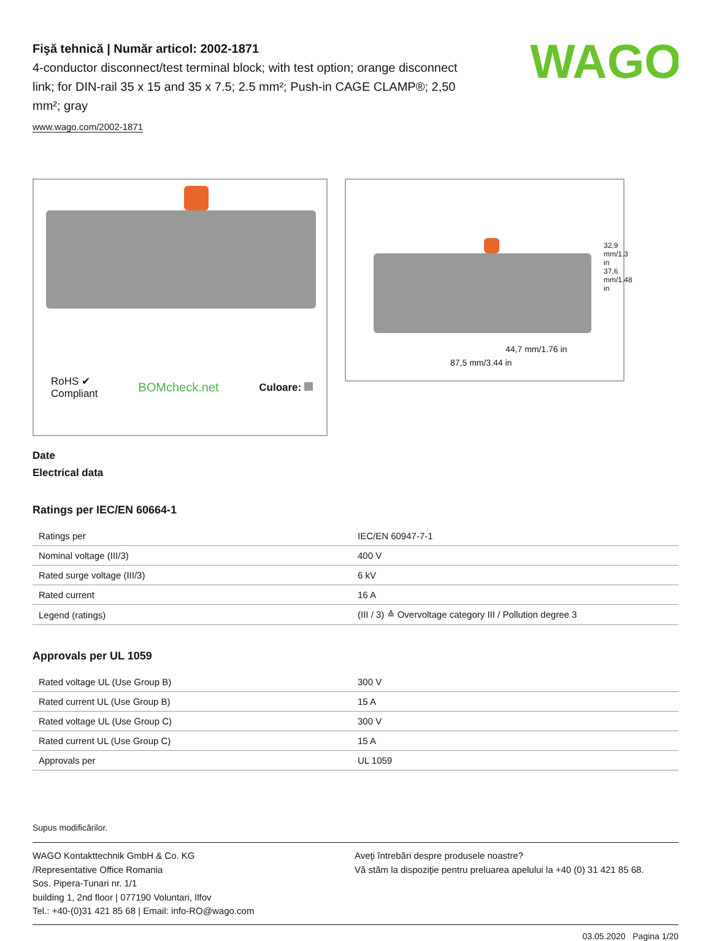WAGO
Fişă tehnică | Număr articol: 2002-1871
4-conductor disconnect/test terminal block; with test option; orange disconnect link; for DIN-rail 35 x 15 and 35 x 7.5; 2.5 mm²; Push-in CAGE CLAMP®; 2,50 mm²; gray
www.wago.com/2002-1871
RoHS ✔
Compliant BOMcheck.net Culoare:
44,7 mm/1.76 in
87,5 mm/3.44 in
32,9 mm/1.3 in 37,6 mm/1.48 in
Date
Electrical data
Ratings per IEC/EN 60664-1
| Ratings per | IEC/EN 60947-7-1 |
| Nominal voltage (III/3) | 400 V |
| Rated surge voltage (III/3) | 6 kV |
| Rated current | 16 A |
| Legend (ratings) | (III / 3) ≙ Overvoltage category III / Pollution degree 3 |
Approvals per UL 1059
| Rated voltage UL (Use Group B) | 300 V |
| Rated current UL (Use Group B) | 15 A |
| Rated voltage UL (Use Group C) | 300 V |
| Rated current UL (Use Group C) | 15 A |
| Approvals per | UL 1059 |
Supus modificărilor.
WAGO Kontakttechnik GmbH & Co. KG
/Representative Office Romania
Sos. Pipera-Tunari nr. 1/1
building 1, 2nd floor | 077190 Voluntari, Ilfov
Tel.: +40-(0)31 421 85 68 | Email: info-RO@wago.com
Aveţi întrebări despre produsele noastre?
Vă stăm la dispoziţie pentru preluarea apelului la +40 (0) 31 421 85 68.
03.05.2020 Pagina 1/20